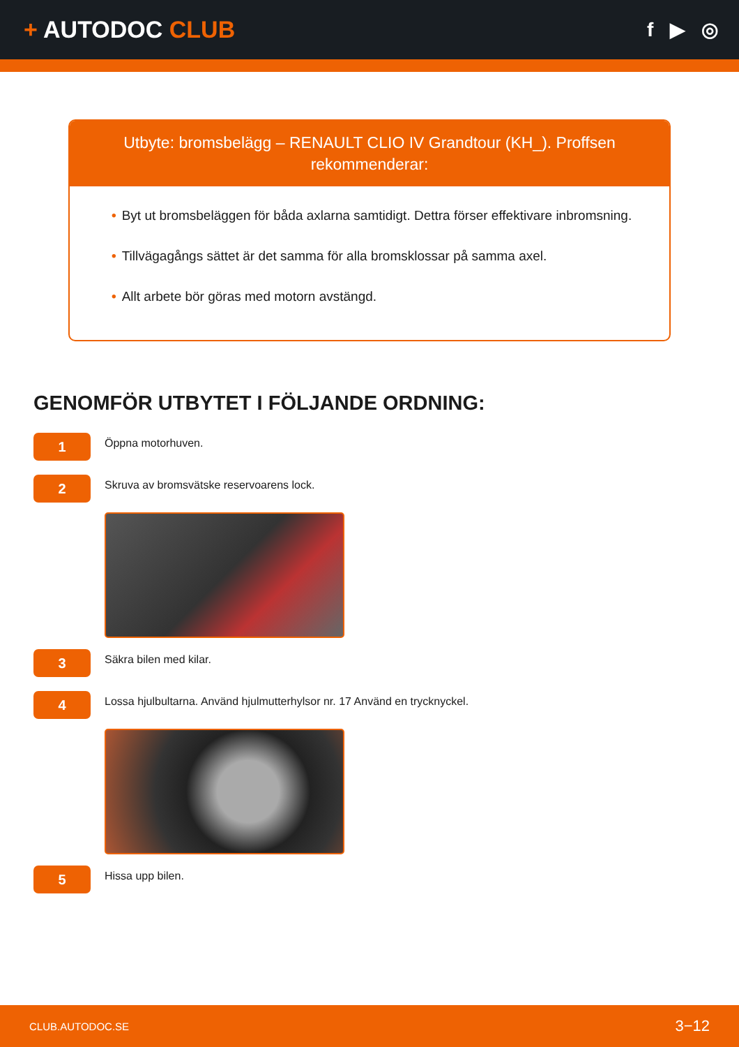+ AUTODOC CLUB
f ▶ ◎
Utbyte: bromsbelägg – RENAULT CLIO IV Grandtour (KH_). Proffsen rekommenderar:
• Byt ut bromsbeläggen för båda axlarna samtidigt. Dettra förser effektivare inbromsning.
• Tillvägagångs sättet är det samma för alla bromsklossar på samma axel.
• Allt arbete bör göras med motorn avstängd.
GENOMFÖR UTBYTET I FÖLJANDE ORDNING:
1
Öppna motorhuven.
2
Skruva av bromsvätske reservoarens lock.
3
Säkra bilen med kilar.
4
Lossa hjulbultarna. Använd hjulmutterhylsor nr. 17 Använd en trycknyckel.
5
Hissa upp bilen.
CLUB.AUTODOC.SE 3−12